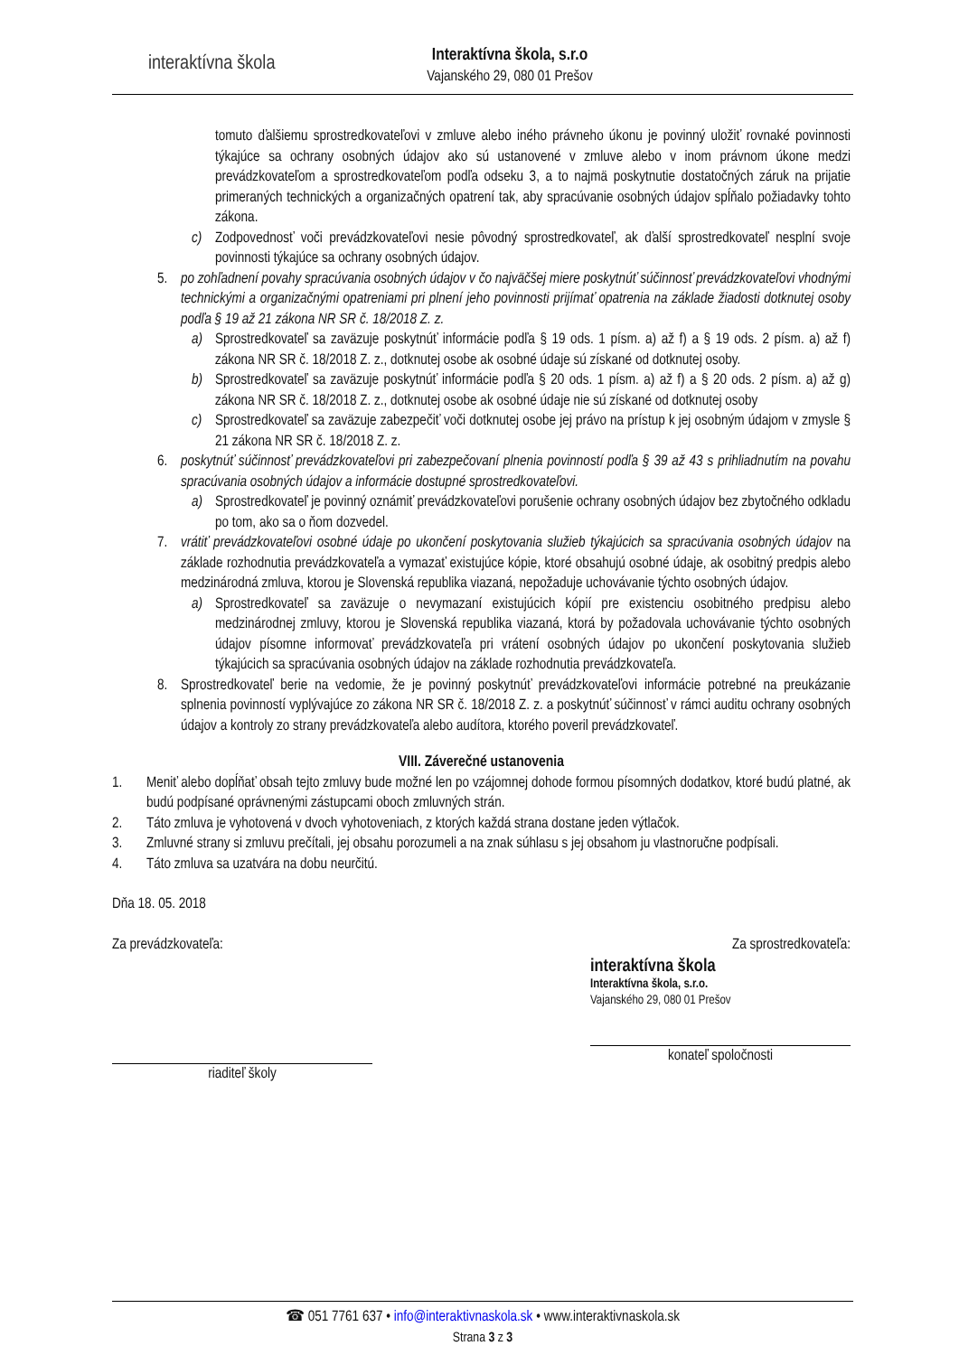interaktívna škola
Interaktívna škola, s.r.o
Vajanského 29, 080 01 Prešov
tomuto ďalšiemu sprostredkovateľovi v zmluve alebo iného právneho úkonu je povinný uložiť rovnaké povinnosti týkajúce sa ochrany osobných údajov ako sú ustanovené v zmluve alebo v inom právnom úkone medzi prevádzkovateľom a sprostredkovateľom podľa odseku 3, a to najmä poskytnutie dostatočných záruk na prijatie primeraných technických a organizačných opatrení tak, aby spracúvanie osobných údajov spĺňalo požiadavky tohto zákona.
c) Zodpovednosť voči prevádzkovateľovi nesie pôvodný sprostredkovateľ, ak ďalší sprostredkovateľ nesplní svoje povinnosti týkajúce sa ochrany osobných údajov.
5. po zohľadnení povahy spracúvania osobných údajov v čo najväčšej miere poskytnúť súčinnosť prevádzkovateľovi vhodnými technickými a organizačnými opatreniami pri plnení jeho povinnosti prijímať opatrenia na základe žiadosti dotknutej osoby podľa § 19 až 21 zákona NR SR č. 18/2018 Z. z.
a) Sprostredkovateľ sa zaväzuje poskytnúť informácie podľa § 19 ods. 1 písm. a) až f) a § 19 ods. 2 písm. a) až f) zákona NR SR č. 18/2018 Z. z., dotknutej osobe ak osobné údaje sú získané od dotknutej osoby.
b) Sprostredkovateľ sa zaväzuje poskytnúť informácie podľa § 20 ods. 1 písm. a) až f) a § 20 ods. 2 písm. a) až g) zákona NR SR č. 18/2018 Z. z., dotknutej osobe ak osobné údaje nie sú získané od dotknutej osoby
c) Sprostredkovateľ sa zaväzuje zabezpečiť voči dotknutej osobe jej právo na prístup k jej osobným údajom v zmysle § 21 zákona NR SR č. 18/2018 Z. z.
6. poskytnúť súčinnosť prevádzkovateľovi pri zabezpečovaní plnenia povinností podľa § 39 až 43 s prihliadnutím na povahu spracúvania osobných údajov a informácie dostupné sprostredkovateľovi.
a) Sprostredkovateľ je povinný oznámiť prevádzkovateľovi porušenie ochrany osobných údajov bez zbytočného odkladu po tom, ako sa o ňom dozvedel.
7. vrátiť prevádzkovateľovi osobné údaje po ukončení poskytovania služieb týkajúcich sa spracúvania osobných údajov na základe rozhodnutia prevádzkovateľa a vymazať existujúce kópie, ktoré obsahujú osobné údaje, ak osobitný predpis alebo medzinárodná zmluva, ktorou je Slovenská republika viazaná, nepožaduje uchovávanie týchto osobných údajov.
a) Sprostredkovateľ sa zaväzuje o nevymazaní existujúcich kópií pre existenciu osobitného predpisu alebo medzinárodnej zmluvy, ktorou je Slovenská republika viazaná, ktorá by požadovala uchovávanie týchto osobných údajov písomne informovať prevádzkovateľa pri vrátení osobných údajov po ukončení poskytovania služieb týkajúcich sa spracúvania osobných údajov na základe rozhodnutia prevádzkovateľa.
8. Sprostredkovateľ berie na vedomie, že je povinný poskytnúť prevádzkovateľovi informácie potrebné na preukázanie splnenia povinností vyplývajúce zo zákona NR SR č. 18/2018 Z. z. a poskytnúť súčinnosť v rámci auditu ochrany osobných údajov a kontroly zo strany prevádzkovateľa alebo audítora, ktorého poveril prevádzkovateľ.
VIII. Záverečné ustanovenia
1. Meniť alebo dopĺňať obsah tejto zmluvy bude možné len po vzájomnej dohode formou písomných dodatkov, ktoré budú platné, ak budú podpísané oprávnenými zástupcami oboch zmluvných strán.
2. Táto zmluva je vyhotovená v dvoch vyhotoveniach, z ktorých každá strana dostane jeden výtlačok.
3. Zmluvné strany si zmluvu prečítali, jej obsahu porozumeli a na znak súhlasu s jej obsahom ju vlastnoručne podpísali.
4. Táto zmluva sa uzatvára na dobu neurčitú.
Dňa 18. 05. 2018
Za prevádzkovateľa:
riaditeľ školy
Za sprostredkovateľa:
interaktívna škola
Interaktívna škola, s.r.o.
Vajanského 29, 080 01 Prešov
konateľ spoločnosti
☎ 051 7761 637 • info@interaktivnaskola.sk • www.interaktivnaskola.sk
Strana 3 z 3